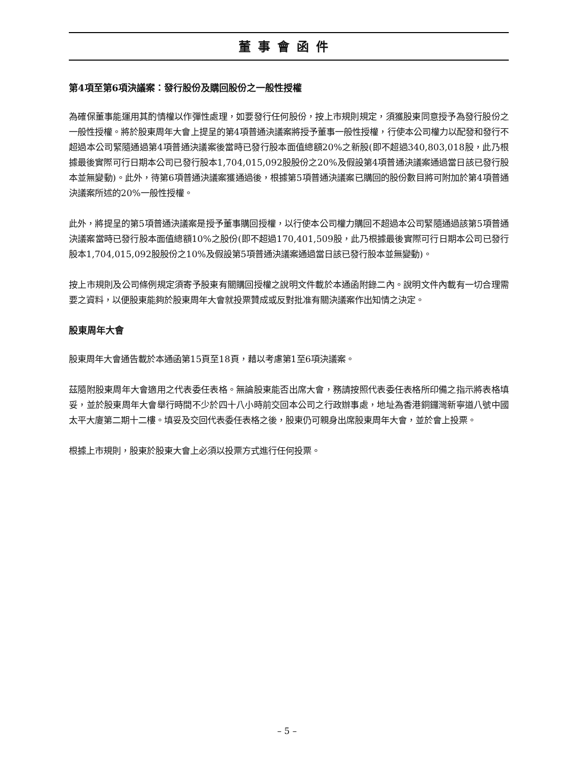董事會函件
第4項至第6項決議案：發行股份及購回股份之一般性授權
為確保董事能運用其酌情權以作彈性處理，如要發行任何股份，按上市規則規定，須獲股東同意授予為發行股份之一般性授權。將於股東周年大會上提呈的第4項普通決議案將授予董事一般性授權，行使本公司權力以配發和發行不超過本公司緊隨通過第4項普通決議案後當時已發行股本面值總額20%之新股(即不超過340,803,018股，此乃根據最後實際可行日期本公司已發行股本1,704,015,092股股份之20%及假設第4項普通決議案通過當日該已發行股本並無變動)。此外，待第6項普通決議案獲通過後，根據第5項普通決議案已購回的股份數目將可附加於第4項普通決議案所述的20%一般性授權。
此外，將提呈的第5項普通決議案是授予董事購回授權，以行使本公司權力購回不超過本公司緊隨通過該第5項普通決議案當時已發行股本面值總額10%之股份(即不超過170,401,509股，此乃根據最後實際可行日期本公司已發行股本1,704,015,092股股份之10%及假設第5項普通決議案通過當日該已發行股本並無變動)。
按上市規則及公司條例規定須寄予股東有關購回授權之說明文件載於本通函附錄二內。說明文件內載有一切合理需要之資料，以便股東能夠於股東周年大會就投票贊成或反對批准有關決議案作出知情之決定。
股東周年大會
股東周年大會通告載於本通函第15頁至18頁，藉以考慮第1至6項決議案。
茲隨附股東周年大會適用之代表委任表格。無論股東能否出席大會，務請按照代表委任表格所印備之指示將表格填妥，並於股東周年大會舉行時間不少於四十八小時前交回本公司之行政辦事處，地址為香港銅鑼灣新寧道八號中國太平大廈第二期十二樓。填妥及交回代表委任表格之後，股東仍可親身出席股東周年大會，並於會上投票。
根據上市規則，股東於股東大會上必須以投票方式進行任何投票。
– 5 –